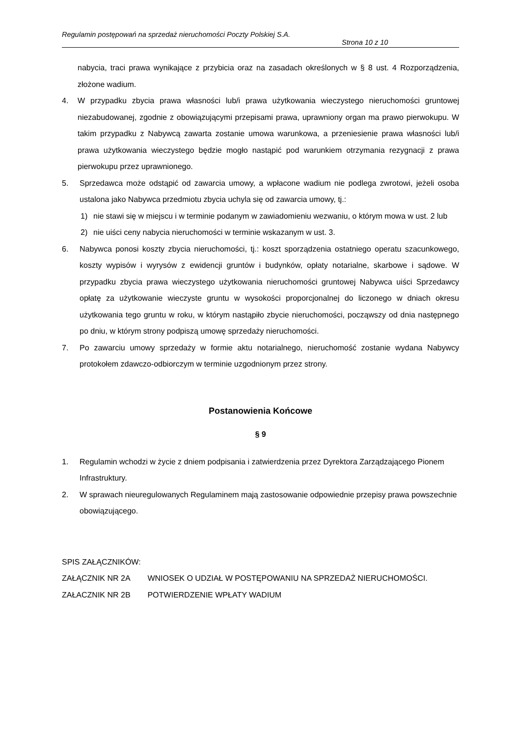Regulamin postępowań na sprzedaż nieruchomości Poczty Polskiej S.A.
Strona 10 z 10
nabycia, traci prawa wynikające z przybicia oraz na zasadach określonych w § 8 ust. 4 Rozporządzenia, złożone wadium.
4. W przypadku zbycia prawa własności lub/i prawa użytkowania wieczystego nieruchomości gruntowej niezabudowanej, zgodnie z obowiązującymi przepisami prawa, uprawniony organ ma prawo pierwokupu. W takim przypadku z Nabywcą zawarta zostanie umowa warunkowa, a przeniesienie prawa własności lub/i prawa użytkowania wieczystego będzie mogło nastąpić pod warunkiem otrzymania rezygnacji z prawa pierwokupu przez uprawnionego.
5. Sprzedawca może odstąpić od zawarcia umowy, a wpłacone wadium nie podlega zwrotowi, jeżeli osoba ustalona jako Nabywca przedmiotu zbycia uchyla się od zawarcia umowy, tj.:
1) nie stawi się w miejscu i w terminie podanym w zawiadomieniu wezwaniu, o którym mowa w ust. 2 lub
2) nie uiści ceny nabycia nieruchomości w terminie wskazanym w ust. 3.
6. Nabywca ponosi koszty zbycia nieruchomości, tj.: koszt sporządzenia ostatniego operatu szacunkowego, koszty wypisów i wyrysów z ewidencji gruntów i budynków, opłaty notarialne, skarbowe i sądowe. W przypadku zbycia prawa wieczystego użytkowania nieruchomości gruntowej Nabywca uiści Sprzedawcy opłatę za użytkowanie wieczyste gruntu w wysokości proporcjonalnej do liczonego w dniach okresu użytkowania tego gruntu w roku, w którym nastąpiło zbycie nieruchomości, począwszy od dnia następnego po dniu, w którym strony podpiszą umowę sprzedaży nieruchomości.
7. Po zawarciu umowy sprzedaży w formie aktu notarialnego, nieruchomość zostanie wydana Nabywcy protokołem zdawczo-odbiorczym w terminie uzgodnionym przez strony.
Postanowienia Końcowe
§ 9
1. Regulamin wchodzi w życie z dniem podpisania i zatwierdzenia przez Dyrektora Zarządzającego Pionem Infrastruktury.
2. W sprawach nieuregulowanych Regulaminem mają zastosowanie odpowiednie przepisy prawa powszechnie obowiązującego.
SPIS ZAŁĄCZNIKÓW:
ZAŁĄCZNIK NR 2A WNIOSEK O UDZIAŁ W POSTĘPOWANIU NA SPRZEDAŻ NIERUCHOMOŚCI.
ZAŁACZNIK NR 2B POTWIERDZENIE WPŁATY WADIUM